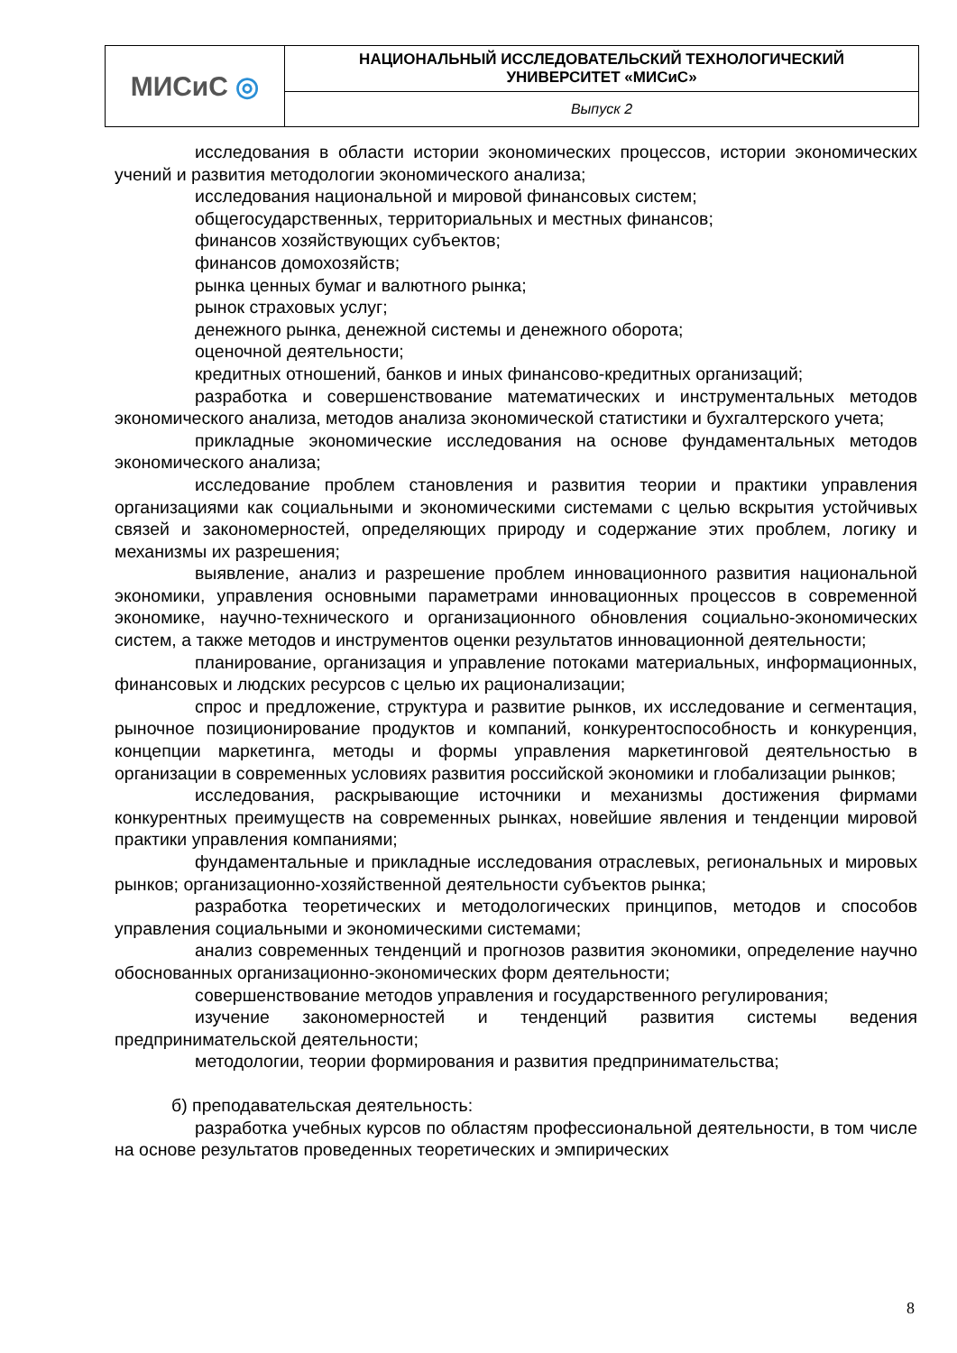| МИСиС ◎ | НАЦИОНАЛЬНЫЙ ИССЛЕДОВАТЕЛЬСКИЙ ТЕХНОЛОГИЧЕСКИЙ УНИВЕРСИТЕТ «МИСиС» |
| | Выпуск 2 |
исследования в области истории экономических процессов, истории экономических учений и развития методологии экономического анализа;
исследования национальной и мировой финансовых систем;
общегосударственных, территориальных и местных финансов;
финансов хозяйствующих субъектов;
финансов домохозяйств;
рынка ценных бумаг и валютного рынка;
рынок страховых услуг;
денежного рынка, денежной системы и денежного оборота;
оценочной деятельности;
кредитных отношений, банков и иных финансово-кредитных организаций;
разработка и совершенствование математических и инструментальных методов экономического анализа, методов анализа экономической статистики и бухгалтерского учета;
прикладные экономические исследования на основе фундаментальных методов экономического анализа;
исследование проблем становления и развития теории и практики управления организациями как социальными и экономическими системами с целью вскрытия устойчивых связей и закономерностей, определяющих природу и содержание этих проблем, логику и механизмы их разрешения;
выявление, анализ и разрешение проблем инновационного развития национальной экономики, управления основными параметрами инновационных процессов в современной экономике, научно-технического и организационного обновления социально-экономических систем, а также методов и инструментов оценки результатов инновационной деятельности;
планирование, организация и управление потоками материальных, информационных, финансовых и людских ресурсов с целью их рационализации;
спрос и предложение, структура и развитие рынков, их исследование и сегментация, рыночное позиционирование продуктов и компаний, конкурентоспособность и конкуренция, концепции маркетинга, методы и формы управления маркетинговой деятельностью в организации в современных условиях развития российской экономики и глобализации рынков;
исследования, раскрывающие источники и механизмы достижения фирмами конкурентных преимуществ на современных рынках, новейшие явления и тенденции мировой практики управления компаниями;
фундаментальные и прикладные исследования отраслевых, региональных и мировых рынков; организационно-хозяйственной деятельности субъектов рынка;
разработка теоретических и методологических принципов, методов и способов управления социальными и экономическими системами;
анализ современных тенденций и прогнозов развития экономики, определение научно обоснованных организационно-экономических форм деятельности;
совершенствование методов управления и государственного регулирования;
изучение закономерностей и тенденций развития системы ведения предпринимательской деятельности;
методологии, теории формирования и развития предпринимательства;
б) преподавательская деятельность:
разработка учебных курсов по областям профессиональной деятельности, в том числе на основе результатов проведенных теоретических и эмпирических
8